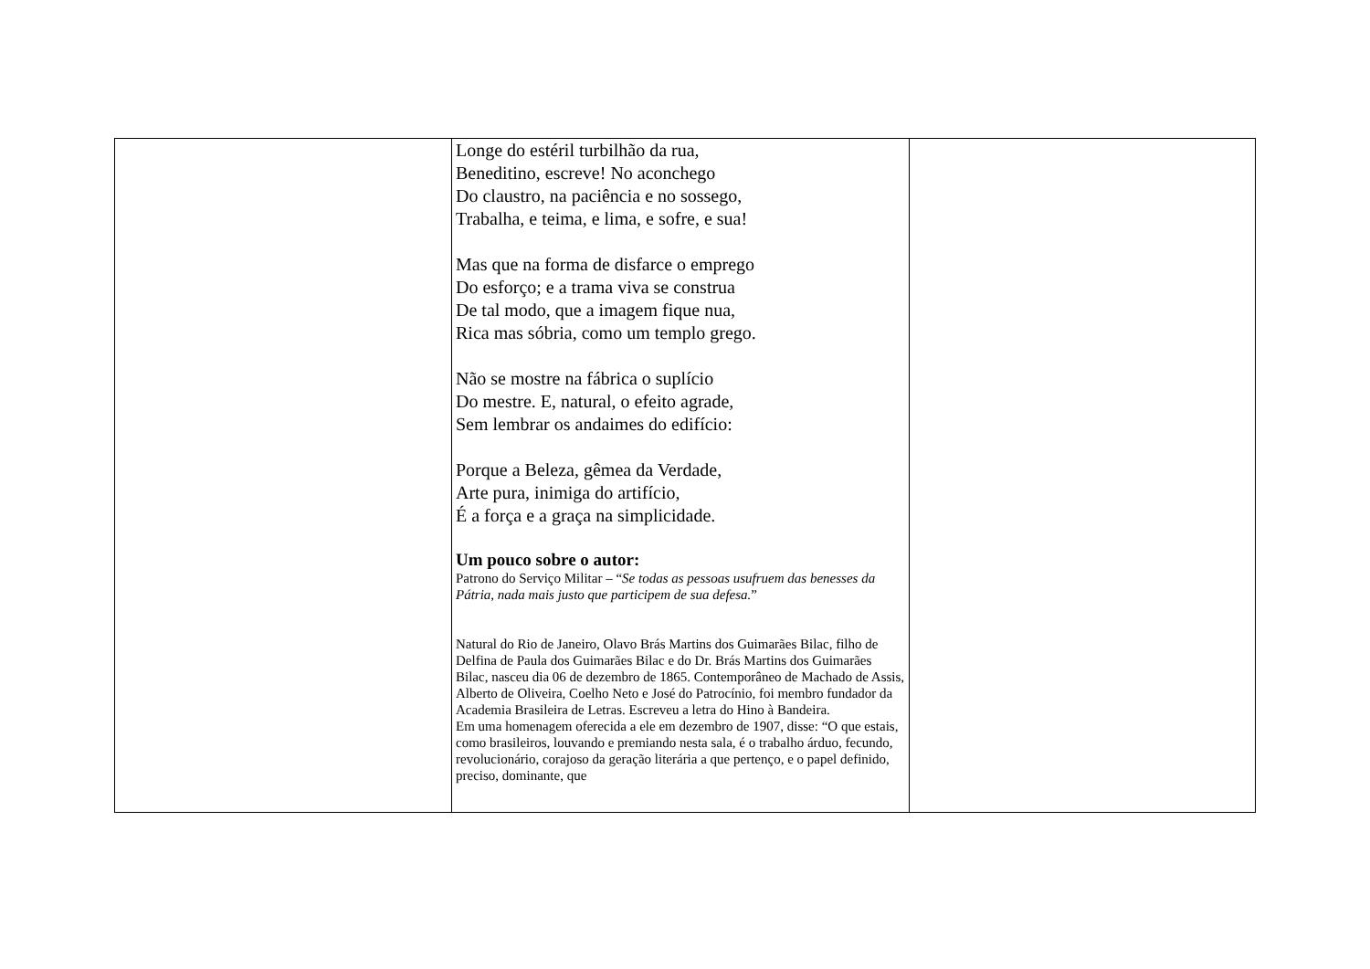| | Longe do estéril turbilhão da rua, Beneditino, escreve! No aconchego Do claustro, na paciência e no sossego, Trabalha, e teima, e lima, e sofre, e sua! Mas que na forma de disfarce o emprego Do esforço; e a trama viva se construa De tal modo, que a imagem fique nua, Rica mas sóbria, como um templo grego. Não se mostre na fábrica o suplício Do mestre. E, natural, o efeito agrade, Sem lembrar os andaimes do edifício: Porque a Beleza, gêmea da Verdade, Arte pura, inimiga do artifício, É a força e a graça na simplicidade. Um pouco sobre o autor: Patrono do Serviço Militar – “ Se todas as pessoas usufruem das benesses da Pátria, nada mais justo que participem de sua defesa. ” Natural do Rio de Janeiro, Olavo Brás Martins dos Guimarães Bilac, filho de Delfina de Paula dos Guimarães Bilac e do Dr. Brás Martins dos Guimarães Bilac, nasceu dia 06 de dezembro de 1865. Contemporâneo de Machado de Assis, Alberto de Oliveira, Coelho Neto e José do Patrocínio, foi membro fundador da Academia Brasileira de Letras. Escreveu a letra do Hino à Bandeira. Em uma homenagem oferecida a ele em dezembro de 1907, disse: “O que estais, como brasileiros, louvando e premiando nesta sala, é o trabalho árduo, fecundo, revolucionário, corajoso da geração literária a que pertenço, e o papel definido, preciso, dominante, que | |